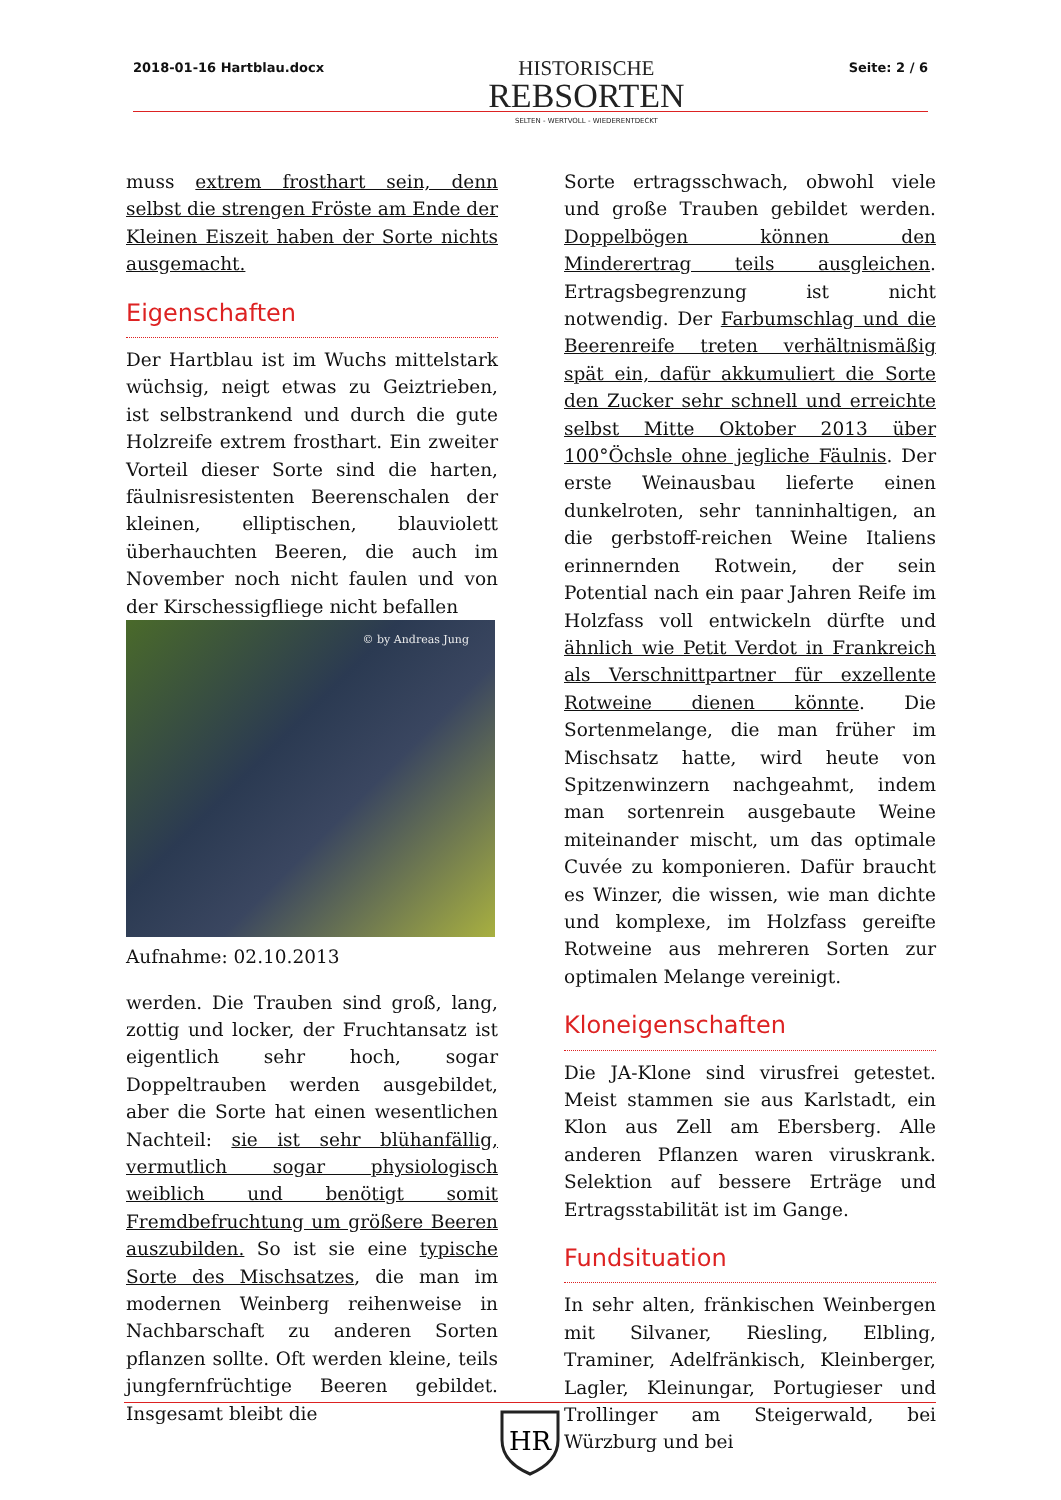2018-01-16 Hartblau.docx
HISTORISCHE
REBSORTEN
SELTEN - WERTVOLL - WIEDERENTDECKT
Seite: 2 / 6
muss extrem frosthart sein, denn selbst die strengen Fröste am Ende der Kleinen Eiszeit haben der Sorte nichts ausgemacht.
Eigenschaften
Der Hartblau ist im Wuchs mittelstark wüchsig, neigt etwas zu Geiztrieben, ist selbstrankend und durch die gute Holzreife extrem frosthart. Ein zweiter Vorteil dieser Sorte sind die harten, fäulnisresistenten Beerenschalen der kleinen, elliptischen, blauviolett überhauchten Beeren, die auch im November noch nicht faulen und von der Kirschessigfliege nicht befallen
© by Andreas Jung
Aufnahme: 02.10.2013
werden. Die Trauben sind groß, lang, zottig und locker, der Fruchtansatz ist eigentlich sehr hoch, sogar Doppeltrauben werden ausgebildet, aber die Sorte hat einen wesentlichen Nachteil: sie ist sehr blühanfällig, vermutlich sogar physiologisch weiblich und benötigt somit Fremdbefruchtung um größere Beeren auszubilden. So ist sie eine typische Sorte des Mischsatzes, die man im modernen Weinberg reihenweise in Nachbarschaft zu anderen Sorten pflanzen sollte. Oft werden kleine, teils jungfernfrüchtige Beeren gebildet. Insgesamt bleibt die
Sorte ertragsschwach, obwohl viele und große Trauben gebildet werden. Doppelbögen können den Minderertrag teils ausgleichen. Ertragsbegrenzung ist nicht notwendig. Der Farbumschlag und die Beerenreife treten verhältnismäßig spät ein, dafür akkumuliert die Sorte den Zucker sehr schnell und erreichte selbst Mitte Oktober 2013 über 100°Öchsle ohne jegliche Fäulnis. Der erste Weinausbau lieferte einen dunkelroten, sehr tanninhaltigen, an die gerbstoff-reichen Weine Italiens erinnernden Rotwein, der sein Potential nach ein paar Jahren Reife im Holzfass voll entwickeln dürfte und ähnlich wie Petit Verdot in Frankreich als Verschnittpartner für exzellente Rotweine dienen könnte. Die Sortenmelange, die man früher im Mischsatz hatte, wird heute von Spitzenwinzern nachgeahmt, indem man sortenrein ausgebaute Weine miteinander mischt, um das optimale Cuvée zu komponieren. Dafür braucht es Winzer, die wissen, wie man dichte und komplexe, im Holzfass gereifte Rotweine aus mehreren Sorten zur optimalen Melange vereinigt.
Kloneigenschaften
Die JA-Klone sind virusfrei getestet. Meist stammen sie aus Karlstadt, ein Klon aus Zell am Ebersberg. Alle anderen Pflanzen waren viruskrank. Selektion auf bessere Erträge und Ertragsstabilität ist im Gange.
Fundsituation
In sehr alten, fränkischen Weinbergen mit Silvaner, Riesling, Elbling, Traminer, Adelfränkisch, Kleinberger, Lagler, Kleinungar, Portugieser und Trollinger am Steigerwald, bei Würzburg und bei
HR